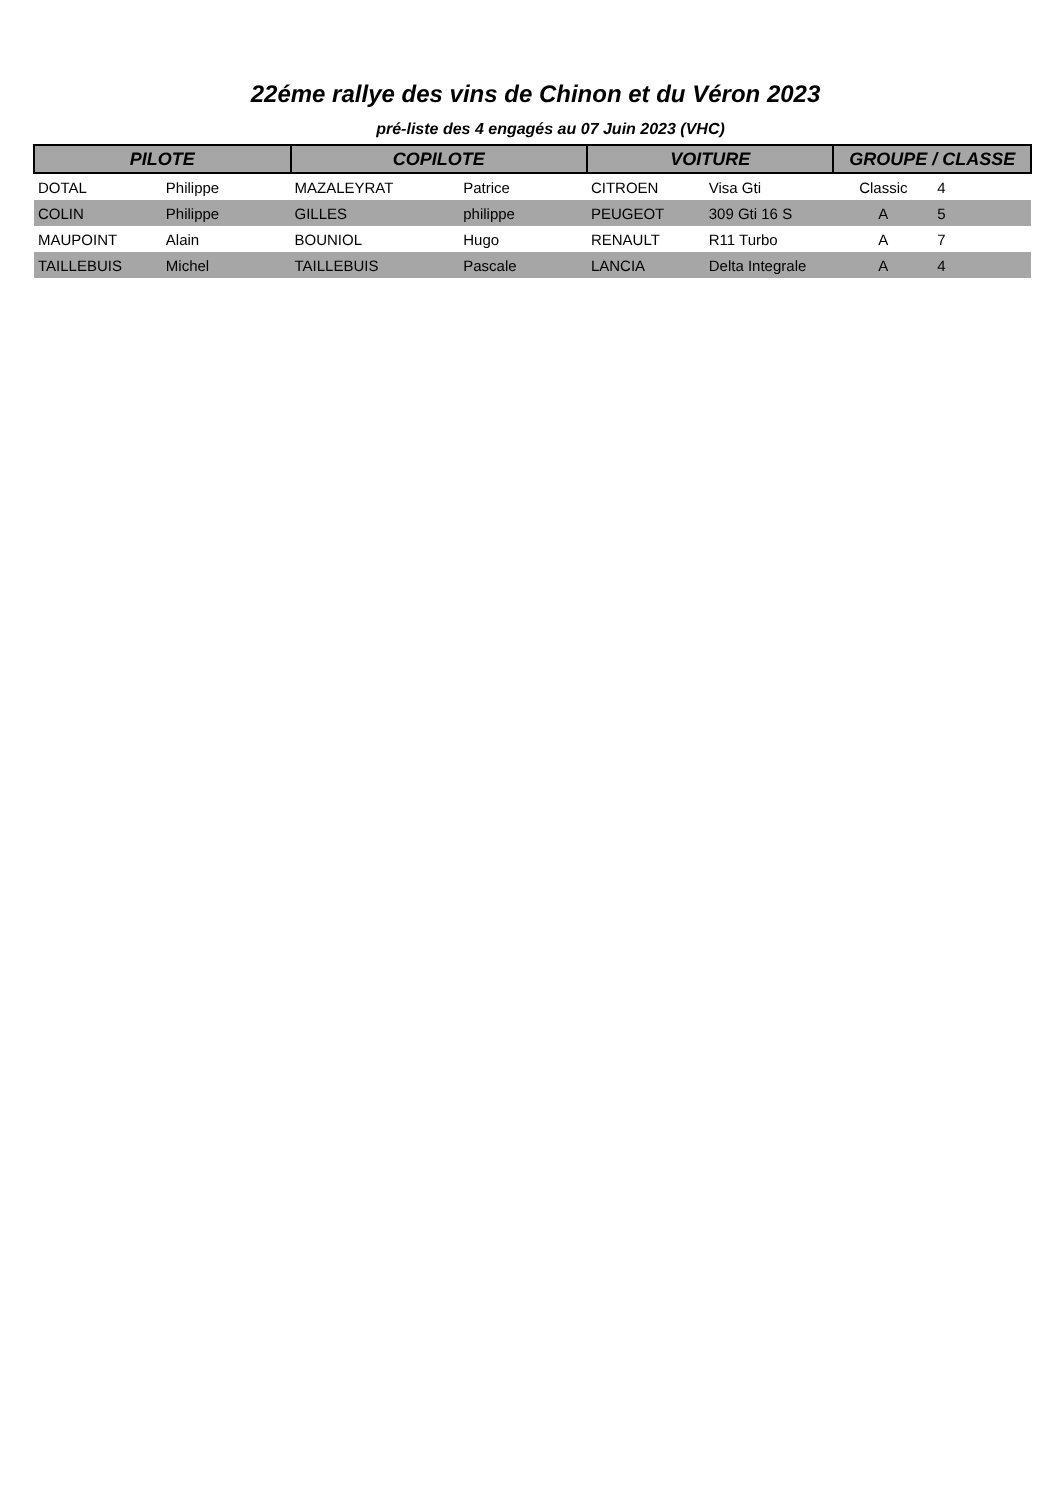22éme rallye des vins de Chinon et du Véron 2023
pré-liste des 4 engagés au 07 Juin 2023 (VHC)
| PILOTE | | COPILOTE | | VOITURE | | GROUPE / CLASSE | |
| --- | --- | --- | --- | --- | --- | --- | --- |
| DOTAL | Philippe | MAZALEYRAT | Patrice | CITROEN | Visa Gti | Classic | 4 |
| COLIN | Philippe | GILLES | philippe | PEUGEOT | 309 Gti 16 S | A | 5 |
| MAUPOINT | Alain | BOUNIOL | Hugo | RENAULT | R11 Turbo | A | 7 |
| TAILLEBUIS | Michel | TAILLEBUIS | Pascale | LANCIA | Delta Integrale | A | 4 |